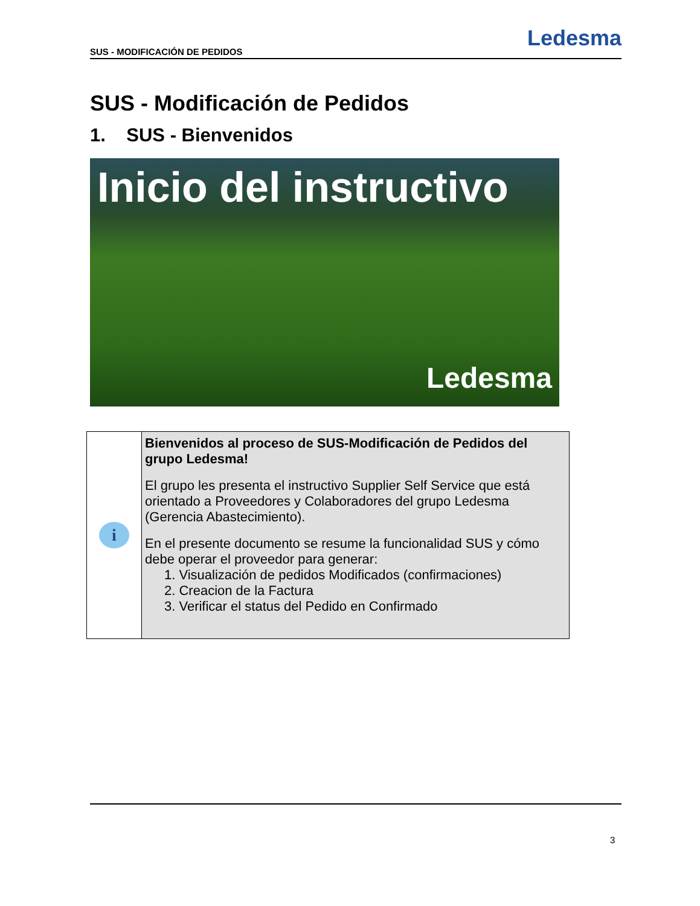SUS - MODIFICACIÓN DE PEDIDOS
Ledesma
SUS - Modificación de Pedidos
1. SUS - Bienvenidos
Inicio del instructivo
Ledesma
| i | Bienvenidos al proceso de SUS-Modificación de Pedidos del grupo Ledesma! El grupo les presenta el instructivo Supplier Self Service que está orientado a Proveedores y Colaboradores del grupo Ledesma (Gerencia Abastecimiento). En el presente documento se resume la funcionalidad SUS y cómo debe operar el proveedor para generar: 1. Visualización de pedidos Modificados (confirmaciones) 2. Creacion de la Factura 3. Verificar el status del Pedido en Confirmado |
3